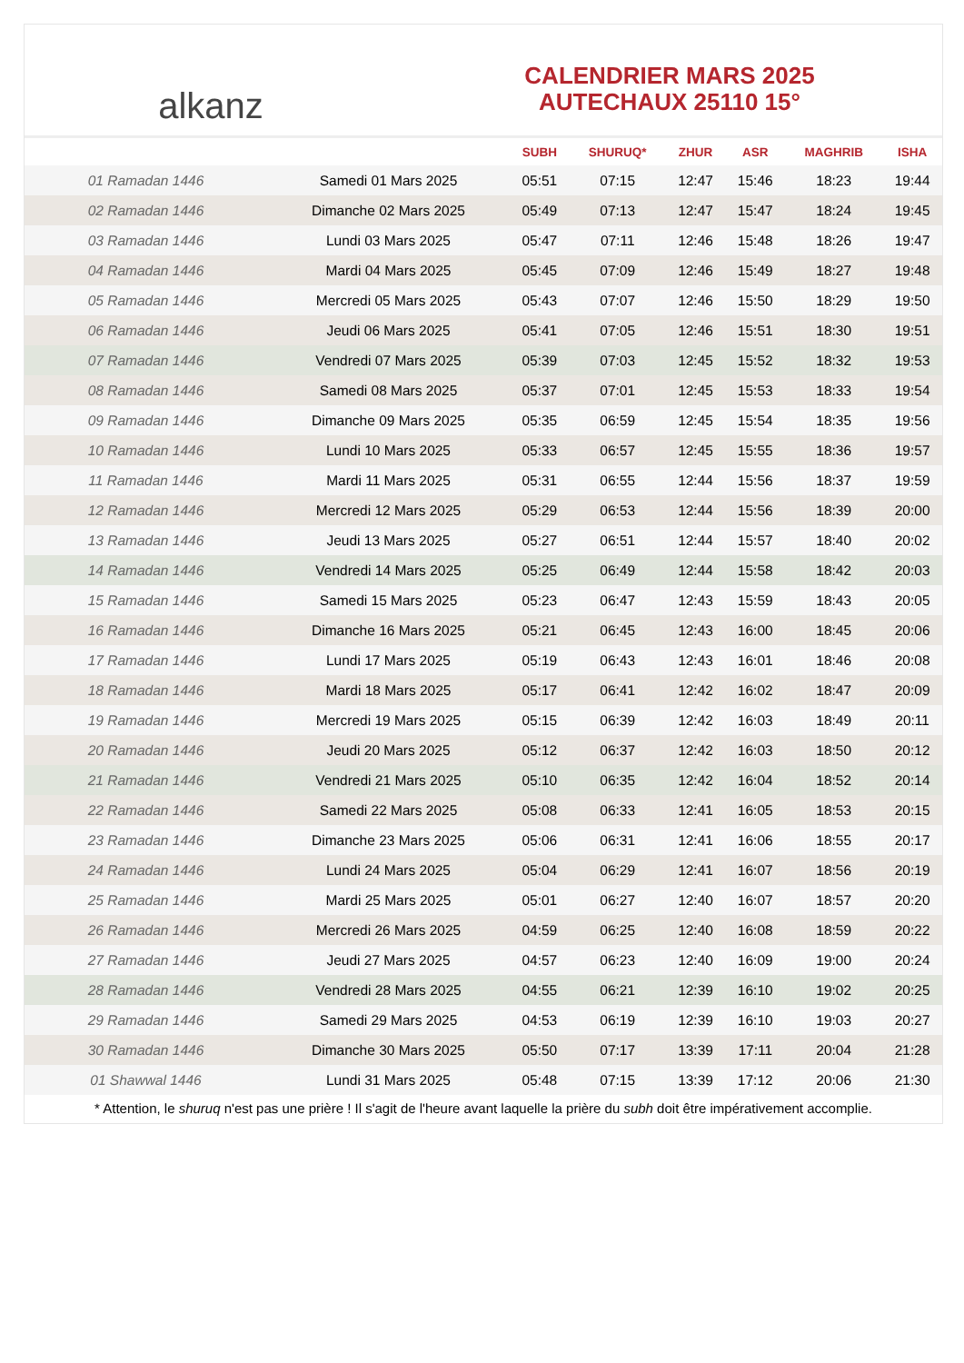alkanz
CALENDRIER MARS 2025
AUTECHAUX 25110 15°
| | | SUBH | SHURUQ* | ZHUR | ASR | MAGHRIB | ISHA |
| --- | --- | --- | --- | --- | --- | --- | --- |
| 01 Ramadan 1446 | Samedi 01 Mars 2025 | 05:51 | 07:15 | 12:47 | 15:46 | 18:23 | 19:44 |
| 02 Ramadan 1446 | Dimanche 02 Mars 2025 | 05:49 | 07:13 | 12:47 | 15:47 | 18:24 | 19:45 |
| 03 Ramadan 1446 | Lundi 03 Mars 2025 | 05:47 | 07:11 | 12:46 | 15:48 | 18:26 | 19:47 |
| 04 Ramadan 1446 | Mardi 04 Mars 2025 | 05:45 | 07:09 | 12:46 | 15:49 | 18:27 | 19:48 |
| 05 Ramadan 1446 | Mercredi 05 Mars 2025 | 05:43 | 07:07 | 12:46 | 15:50 | 18:29 | 19:50 |
| 06 Ramadan 1446 | Jeudi 06 Mars 2025 | 05:41 | 07:05 | 12:46 | 15:51 | 18:30 | 19:51 |
| 07 Ramadan 1446 | Vendredi 07 Mars 2025 | 05:39 | 07:03 | 12:45 | 15:52 | 18:32 | 19:53 |
| 08 Ramadan 1446 | Samedi 08 Mars 2025 | 05:37 | 07:01 | 12:45 | 15:53 | 18:33 | 19:54 |
| 09 Ramadan 1446 | Dimanche 09 Mars 2025 | 05:35 | 06:59 | 12:45 | 15:54 | 18:35 | 19:56 |
| 10 Ramadan 1446 | Lundi 10 Mars 2025 | 05:33 | 06:57 | 12:45 | 15:55 | 18:36 | 19:57 |
| 11 Ramadan 1446 | Mardi 11 Mars 2025 | 05:31 | 06:55 | 12:44 | 15:56 | 18:37 | 19:59 |
| 12 Ramadan 1446 | Mercredi 12 Mars 2025 | 05:29 | 06:53 | 12:44 | 15:56 | 18:39 | 20:00 |
| 13 Ramadan 1446 | Jeudi 13 Mars 2025 | 05:27 | 06:51 | 12:44 | 15:57 | 18:40 | 20:02 |
| 14 Ramadan 1446 | Vendredi 14 Mars 2025 | 05:25 | 06:49 | 12:44 | 15:58 | 18:42 | 20:03 |
| 15 Ramadan 1446 | Samedi 15 Mars 2025 | 05:23 | 06:47 | 12:43 | 15:59 | 18:43 | 20:05 |
| 16 Ramadan 1446 | Dimanche 16 Mars 2025 | 05:21 | 06:45 | 12:43 | 16:00 | 18:45 | 20:06 |
| 17 Ramadan 1446 | Lundi 17 Mars 2025 | 05:19 | 06:43 | 12:43 | 16:01 | 18:46 | 20:08 |
| 18 Ramadan 1446 | Mardi 18 Mars 2025 | 05:17 | 06:41 | 12:42 | 16:02 | 18:47 | 20:09 |
| 19 Ramadan 1446 | Mercredi 19 Mars 2025 | 05:15 | 06:39 | 12:42 | 16:03 | 18:49 | 20:11 |
| 20 Ramadan 1446 | Jeudi 20 Mars 2025 | 05:12 | 06:37 | 12:42 | 16:03 | 18:50 | 20:12 |
| 21 Ramadan 1446 | Vendredi 21 Mars 2025 | 05:10 | 06:35 | 12:42 | 16:04 | 18:52 | 20:14 |
| 22 Ramadan 1446 | Samedi 22 Mars 2025 | 05:08 | 06:33 | 12:41 | 16:05 | 18:53 | 20:15 |
| 23 Ramadan 1446 | Dimanche 23 Mars 2025 | 05:06 | 06:31 | 12:41 | 16:06 | 18:55 | 20:17 |
| 24 Ramadan 1446 | Lundi 24 Mars 2025 | 05:04 | 06:29 | 12:41 | 16:07 | 18:56 | 20:19 |
| 25 Ramadan 1446 | Mardi 25 Mars 2025 | 05:01 | 06:27 | 12:40 | 16:07 | 18:57 | 20:20 |
| 26 Ramadan 1446 | Mercredi 26 Mars 2025 | 04:59 | 06:25 | 12:40 | 16:08 | 18:59 | 20:22 |
| 27 Ramadan 1446 | Jeudi 27 Mars 2025 | 04:57 | 06:23 | 12:40 | 16:09 | 19:00 | 20:24 |
| 28 Ramadan 1446 | Vendredi 28 Mars 2025 | 04:55 | 06:21 | 12:39 | 16:10 | 19:02 | 20:25 |
| 29 Ramadan 1446 | Samedi 29 Mars 2025 | 04:53 | 06:19 | 12:39 | 16:10 | 19:03 | 20:27 |
| 30 Ramadan 1446 | Dimanche 30 Mars 2025 | 05:50 | 07:17 | 13:39 | 17:11 | 20:04 | 21:28 |
| 01 Shawwal 1446 | Lundi 31 Mars 2025 | 05:48 | 07:15 | 13:39 | 17:12 | 20:06 | 21:30 |
* Attention, le shuruq n'est pas une prière ! Il s'agit de l'heure avant laquelle la prière du subh doit être impérativement accomplie.